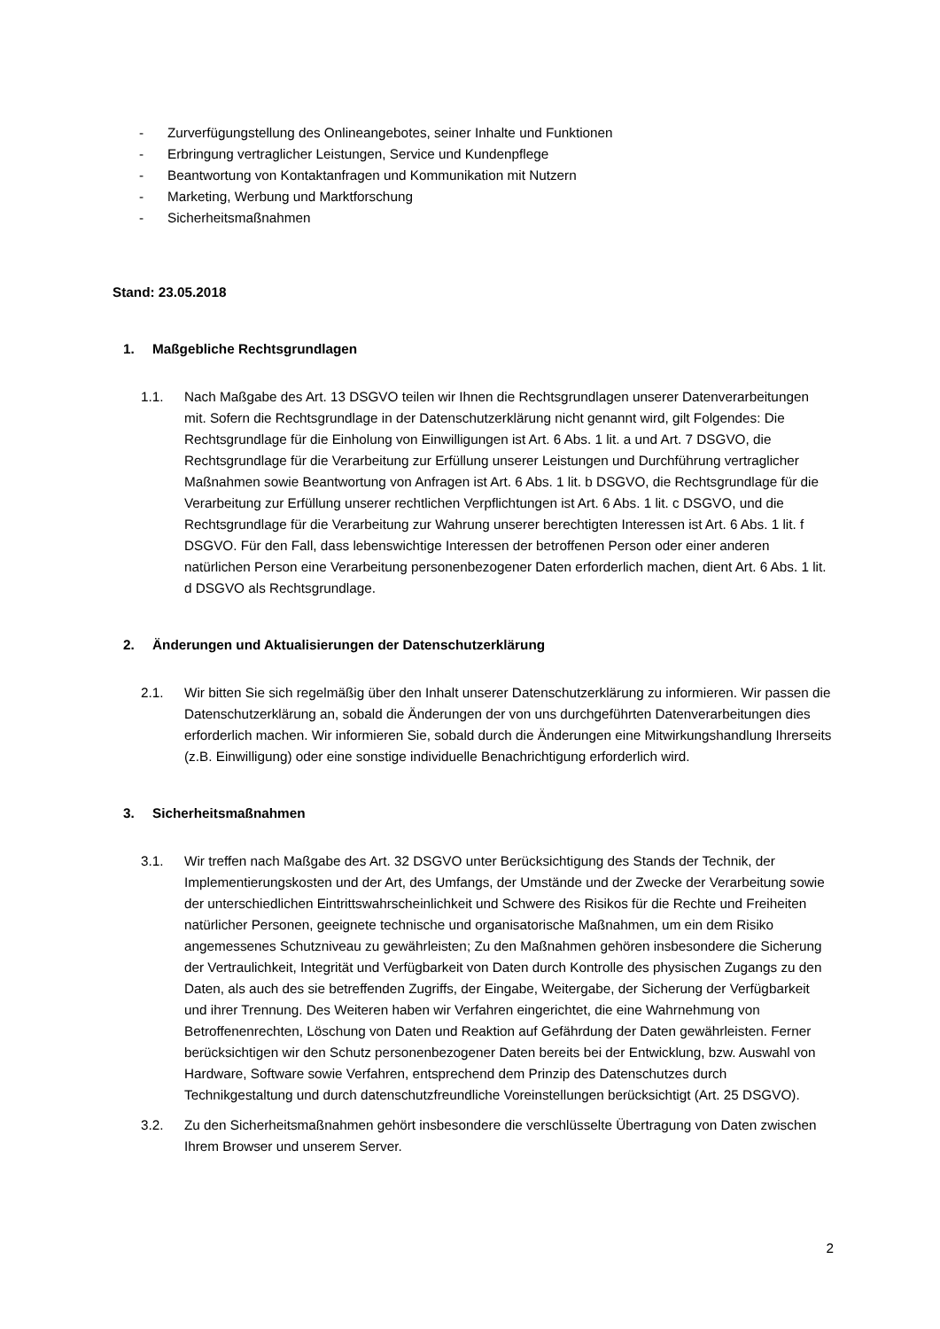- Zurverfügungstellung des Onlineangebotes, seiner Inhalte und Funktionen
- Erbringung vertraglicher Leistungen, Service und Kundenpflege
- Beantwortung von Kontaktanfragen und Kommunikation mit Nutzern
- Marketing, Werbung und Marktforschung
- Sicherheitsmaßnahmen
Stand: 23.05.2018
1. Maßgebliche Rechtsgrundlagen
1.1. Nach Maßgabe des Art. 13 DSGVO teilen wir Ihnen die Rechtsgrundlagen unserer Datenverarbeitungen mit. Sofern die Rechtsgrundlage in der Datenschutzerklärung nicht genannt wird, gilt Folgendes: Die Rechtsgrundlage für die Einholung von Einwilligungen ist Art. 6 Abs. 1 lit. a und Art. 7 DSGVO, die Rechtsgrundlage für die Verarbeitung zur Erfüllung unserer Leistungen und Durchführung vertraglicher Maßnahmen sowie Beantwortung von Anfragen ist Art. 6 Abs. 1 lit. b DSGVO, die Rechtsgrundlage für die Verarbeitung zur Erfüllung unserer rechtlichen Verpflichtungen ist Art. 6 Abs. 1 lit. c DSGVO, und die Rechtsgrundlage für die Verarbeitung zur Wahrung unserer berechtigten Interessen ist Art. 6 Abs. 1 lit. f DSGVO. Für den Fall, dass lebenswichtige Interessen der betroffenen Person oder einer anderen natürlichen Person eine Verarbeitung personenbezogener Daten erforderlich machen, dient Art. 6 Abs. 1 lit. d DSGVO als Rechtsgrundlage.
2. Änderungen und Aktualisierungen der Datenschutzerklärung
2.1. Wir bitten Sie sich regelmäßig über den Inhalt unserer Datenschutzerklärung zu informieren. Wir passen die Datenschutzerklärung an, sobald die Änderungen der von uns durchgeführten Datenverarbeitungen dies erforderlich machen. Wir informieren Sie, sobald durch die Änderungen eine Mitwirkungshandlung Ihrerseits (z.B. Einwilligung) oder eine sonstige individuelle Benachrichtigung erforderlich wird.
3. Sicherheitsmaßnahmen
3.1. Wir treffen nach Maßgabe des Art. 32 DSGVO unter Berücksichtigung des Stands der Technik, der Implementierungskosten und der Art, des Umfangs, der Umstände und der Zwecke der Verarbeitung sowie der unterschiedlichen Eintrittswahrscheinlichkeit und Schwere des Risikos für die Rechte und Freiheiten natürlicher Personen, geeignete technische und organisatorische Maßnahmen, um ein dem Risiko angemessenes Schutzniveau zu gewährleisten; Zu den Maßnahmen gehören insbesondere die Sicherung der Vertraulichkeit, Integrität und Verfügbarkeit von Daten durch Kontrolle des physischen Zugangs zu den Daten, als auch des sie betreffenden Zugriffs, der Eingabe, Weitergabe, der Sicherung der Verfügbarkeit und ihrer Trennung. Des Weiteren haben wir Verfahren eingerichtet, die eine Wahrnehmung von Betroffenenrechten, Löschung von Daten und Reaktion auf Gefährdung der Daten gewährleisten. Ferner berücksichtigen wir den Schutz personenbezogener Daten bereits bei der Entwicklung, bzw. Auswahl von Hardware, Software sowie Verfahren, entsprechend dem Prinzip des Datenschutzes durch Technikgestaltung und durch datenschutzfreundliche Voreinstellungen berücksichtigt (Art. 25 DSGVO).
3.2. Zu den Sicherheitsmaßnahmen gehört insbesondere die verschlüsselte Übertragung von Daten zwischen Ihrem Browser und unserem Server.
2